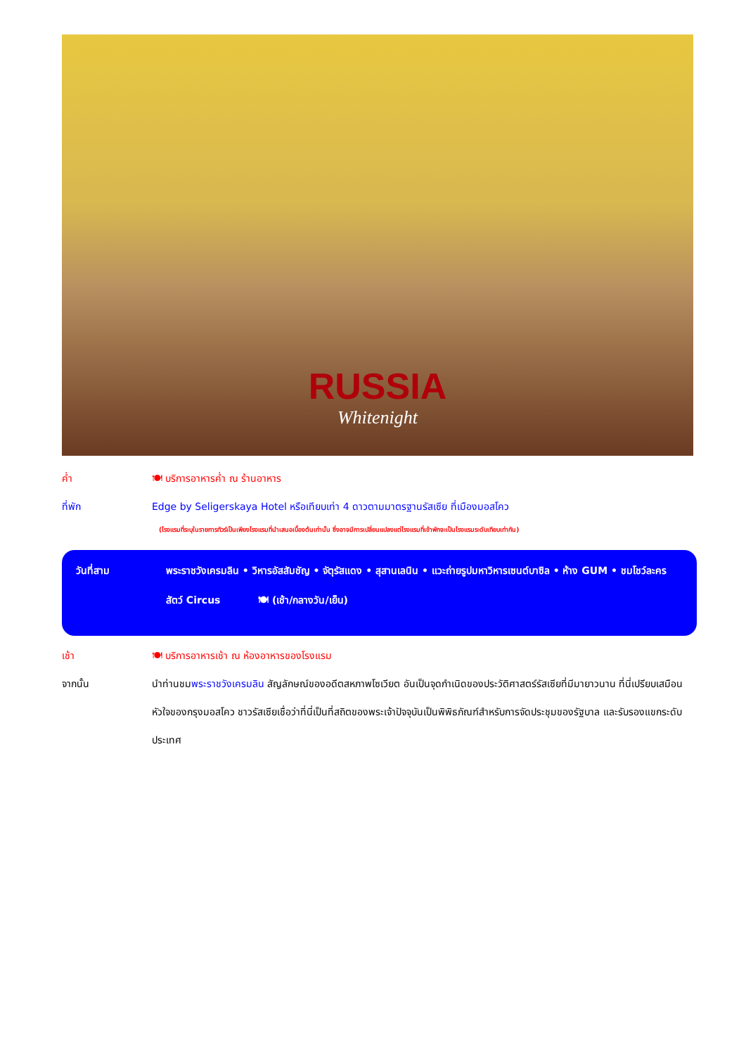RUSSIA
Whitenight
ค่ำ 🍽 บริการอาหารค่ำ ณ ร้านอาหาร
ที่พัก Edge by Seligerskaya Hotel หรือเทียบเท่า 4 ดาวตามมาตรฐานรัสเซีย ที่เมืองมอสโคว
(โรงแรมที่ระบุในรายการทัวร์เป็นเพียงโรงแรมที่นำเสนอเบื้องต้นเท่านั้น ซึ่งอาจมีการเปลี่ยนแปลงแต่โรงแรมที่เข้าพักจะเป็นโรงแรมระดับเทียบเท่ากัน)
วันที่สาม พระราชวังเครมลิน • วิหารอัสสัมชัญ • จัตุรัสแดง • สุสานเลนิน • แวะถ่ายรูปมหาวิหารเซนต์บาซิล • ห้าง GUM • ชมโชว์ละครสัตว์ Circus 🍽 (เช้า/กลางวัน/เย็น)
เช้า 🍽 บริการอาหารเช้า ณ ห้องอาหารของโรงแรม
จากนั้น นำท่านชมพระราชวังเครมลิน สัญลักษณ์ของอดีตสหภาพโซเวียต อันเป็นจุดกำเนิดของประวัติศาสตร์รัสเซียที่มีมายาวนาน ที่นี่เปรียบเสมือนหัวใจของกรุงมอสโคว ชาวรัสเซียเชื่อว่าที่นี่เป็นที่สถิตของพระเจ้าปัจจุบันเป็นพิพิธภัณฑ์สำหรับการจัดประชุมของรัฐบาล และรับรองแขกระดับประเทศ